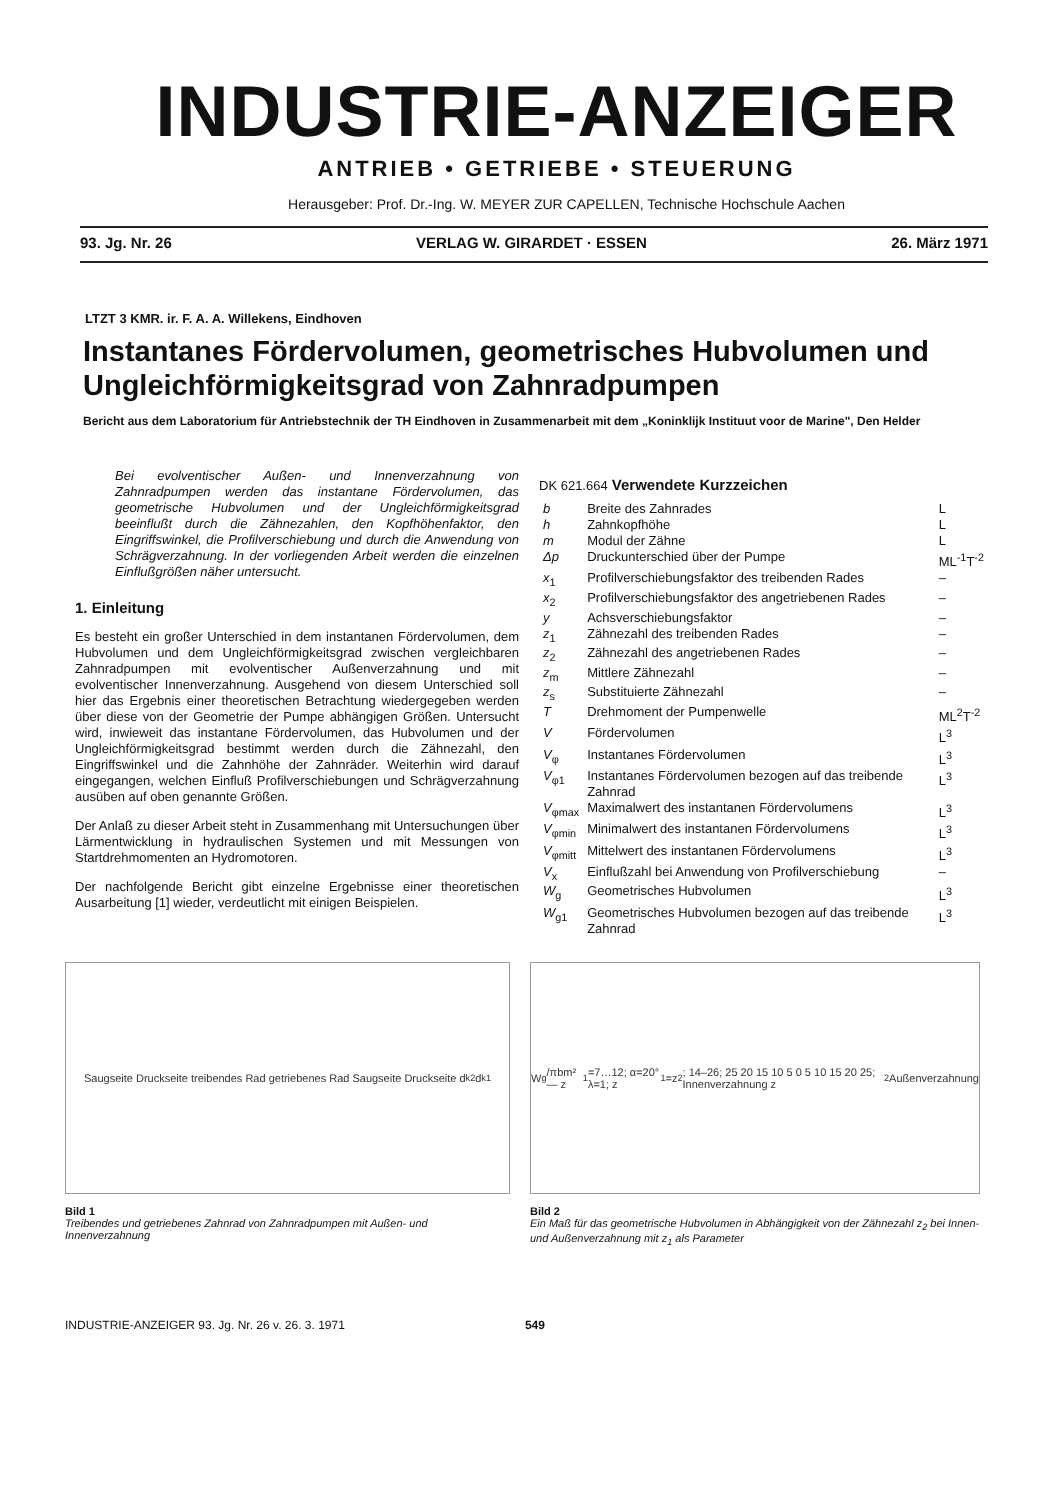INDUSTRIE-ANZEIGER
ANTRIEB • GETRIEBE • STEUERUNG
Herausgeber: Prof. Dr.-Ing. W. MEYER ZUR CAPELLEN, Technische Hochschule Aachen
93. Jg. Nr. 26 VERLAG W. GIRARDET · ESSEN 26. März 1971
LTZT 3 KMR. ir. F. A. A. Willekens, Eindhoven
Instantanes Fördervolumen, geometrisches Hubvolumen und Ungleichförmigkeitsgrad von Zahnradpumpen
Bericht aus dem Laboratorium für Antriebstechnik der TH Eindhoven in Zusammenarbeit mit dem „Koninklijk Instituut voor de Marine", Den Helder
Bei evolventischer Außen- und Innenverzahnung von Zahnradpumpen werden das instantane Fördervolumen, das geometrische Hubvolumen und der Ungleichförmigkeitsgrad beeinflußt durch die Zähnezahlen, den Kopfhöhenfaktor, den Eingriffswinkel, die Profilverschiebung und durch die Anwendung von Schrägverzahnung. In der vorliegenden Arbeit werden die einzelnen Einflußgrößen näher untersucht.
1. Einleitung
Es besteht ein großer Unterschied in dem instantanen Fördervolumen, dem Hubvolumen und dem Ungleichförmigkeitsgrad zwischen vergleichbaren Zahnradpumpen mit evolventischer Außenverzahnung und mit evolventischer Innenverzahnung. Ausgehend von diesem Unterschied soll hier das Ergebnis einer theoretischen Betrachtung wiedergegeben werden über diese von der Geometrie der Pumpe abhängigen Größen. Untersucht wird, inwieweit das instantane Fördervolumen, das Hubvolumen und der Ungleichförmigkeitsgrad bestimmt werden durch die Zähnezahl, den Eingriffswinkel und die Zahnhöhe der Zahnräder. Weiterhin wird darauf eingegangen, welchen Einfluß Profilverschiebungen und Schrägverzahnung ausüben auf oben genannte Größen.
Der Anlaß zu dieser Arbeit steht in Zusammenhang mit Untersuchungen über Lärmentwicklung in hydraulischen Systemen und mit Messungen von Startdrehmomenten an Hydromotoren.
Der nachfolgende Bericht gibt einzelne Ergebnisse einer theoretischen Ausarbeitung [1] wieder, verdeutlicht mit einigen Beispielen.
DK 621.664 Verwendete Kurzzeichen
| b | Breite des Zahnrades | L |
| h | Zahnkopfhöhe | L |
| m | Modul der Zähne | L |
| Δp | Druckunterschied über der Pumpe | ML<sup>-1</sup>T<sup>-2</sup> |
| x<sub>1</sub> | Profilverschiebungsfaktor des treibenden Rades | – |
| x<sub>2</sub> | Profilverschiebungsfaktor des angetriebenen Rades | – |
| y | Achsverschiebungsfaktor | – |
| z<sub>1</sub> | Zähnezahl des treibenden Rades | – |
| z<sub>2</sub> | Zähnezahl des angetriebenen Rades | – |
| z<sub>m</sub> | Mittlere Zähnezahl | – |
| z<sub>s</sub> | Substituierte Zähnezahl | – |
| T | Drehmoment der Pumpenwelle | ML<sup>2</sup>T<sup>-2</sup> |
| V | Fördervolumen | L<sup>3</sup> |
| V<sub>φ</sub> | Instantanes Fördervolumen | L<sup>3</sup> |
| V<sub>φ1</sub> | Instantanes Fördervolumen bezogen auf das treibende Zahnrad | L<sup>3</sup> |
| V<sub>φmax</sub> | Maximalwert des instantanen Fördervolumens | L<sup>3</sup> |
| V<sub>φmin</sub> | Minimalwert des instantanen Fördervolumens | L<sup>3</sup> |
| V<sub>φmitt</sub> | Mittelwert des instantanen Fördervolumens | L<sup>3</sup> |
| V<sub>x</sub> | Einflußzahl bei Anwendung von Profilverschiebung | – |
| W<sub>g</sub> | Geometrisches Hubvolumen | L<sup>3</sup> |
| W<sub>g1</sub> | Geometrisches Hubvolumen bezogen auf das treibende Zahnrad | L<sup>3</sup> |
Saugseite Druckseite treibendes Rad getriebenes Rad Saugseite Druckseite d<sub>k2</sub> d<sub>k1</sub>
Bild 1
Treibendes und getriebenes Zahnrad von Zahnradpumpen mit Außen- und Innenverzahnung
W<sub>g</sub>/πbm² — z<sub>1</sub>=7…12; α=20° λ=1; z<sub>1</sub>=z<sub>2</sub>; 14–26; 25 20 15 10 5 0 5 10 15 20 25; Innenverzahnung z<sub>2</sub> Außenverzahnung
Bild 2
Ein Maß für das geometrische Hubvolumen in Abhängigkeit von der Zähnezahl z<sub>2</sub> bei Innen- und Außenverzahnung mit z<sub>1</sub> als Parameter
INDUSTRIE-ANZEIGER 93. Jg. Nr. 26 v. 26. 3. 1971 549